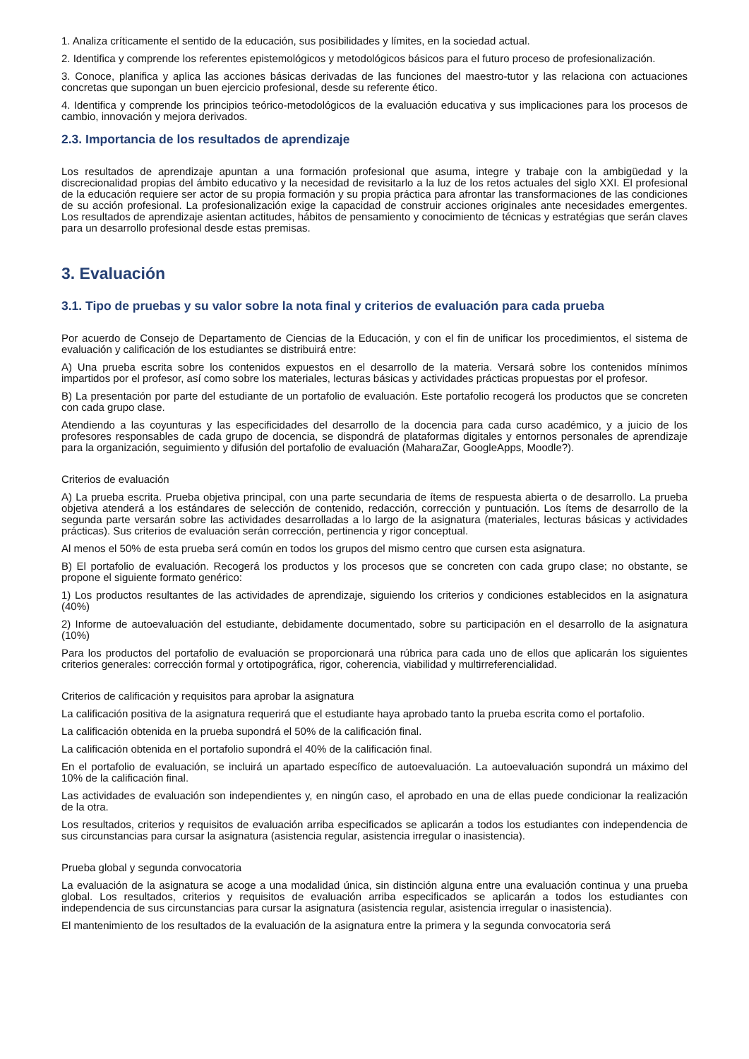1. Analiza críticamente el sentido de la educación, sus posibilidades y límites, en la sociedad actual.
2. Identifica y comprende los referentes epistemológicos y metodológicos básicos para el futuro proceso de profesionalización.
3. Conoce, planifica y aplica las acciones básicas derivadas de las funciones del maestro-tutor y las relaciona con actuaciones concretas que supongan un buen ejercicio profesional, desde su referente ético.
4. Identifica y comprende los principios teórico-metodológicos de la evaluación educativa y sus implicaciones para los procesos de cambio, innovación y mejora derivados.
2.3. Importancia de los resultados de aprendizaje
Los resultados de aprendizaje apuntan a una formación profesional que asuma, integre y trabaje con la ambigüedad y la discrecionalidad propias del ámbito educativo y la necesidad de revisitarlo a la luz de los retos actuales del siglo XXI. El profesional de la educación requiere ser actor de su propia formación y su propia práctica para afrontar las transformaciones de las condiciones de su acción profesional. La profesionalización exige la capacidad de construir acciones originales ante necesidades emergentes. Los resultados de aprendizaje asientan actitudes, hábitos de pensamiento y conocimiento de técnicas y estratégias que serán claves para un desarrollo profesional desde estas premisas.
3. Evaluación
3.1. Tipo de pruebas y su valor sobre la nota final y criterios de evaluación para cada prueba
Por acuerdo de Consejo de Departamento de Ciencias de la Educación, y con el fin de unificar los procedimientos, el sistema de evaluación y calificación de los estudiantes se distribuirá entre:
A) Una prueba escrita sobre los contenidos expuestos en el desarrollo de la materia. Versará sobre los contenidos mínimos impartidos por el profesor, así como sobre los materiales, lecturas básicas y actividades prácticas propuestas por el profesor.
B) La presentación por parte del estudiante de un portafolio de evaluación. Este portafolio recogerá los productos que se concreten con cada grupo clase.
Atendiendo a las coyunturas y las especificidades del desarrollo de la docencia para cada curso académico, y a juicio de los profesores responsables de cada grupo de docencia, se dispondrá de plataformas digitales y entornos personales de aprendizaje para la organización, seguimiento y difusión del portafolio de evaluación (MaharaZar, GoogleApps, Moodle?).
Criterios de evaluación
A) La prueba escrita. Prueba objetiva principal, con una parte secundaria de ítems de respuesta abierta o de desarrollo. La prueba objetiva atenderá a los estándares de selección de contenido, redacción, corrección y puntuación. Los ítems de desarrollo de la segunda parte versarán sobre las actividades desarrolladas a lo largo de la asignatura (materiales, lecturas básicas y actividades prácticas). Sus criterios de evaluación serán corrección, pertinencia y rigor conceptual.
Al menos el 50% de esta prueba será común en todos los grupos del mismo centro que cursen esta asignatura.
B) El portafolio de evaluación. Recogerá los productos y los procesos que se concreten con cada grupo clase; no obstante, se propone el siguiente formato genérico:
1) Los productos resultantes de las actividades de aprendizaje, siguiendo los criterios y condiciones establecidos en la asignatura (40%)
2) Informe de autoevaluación del estudiante, debidamente documentado, sobre su participación en el desarrollo de la asignatura (10%)
Para los productos del portafolio de evaluación se proporcionará una rúbrica para cada uno de ellos que aplicarán los siguientes criterios generales: corrección formal y ortotipográfica, rigor, coherencia, viabilidad y multirreferencialidad.
Criterios de calificación y requisitos para aprobar la asignatura
La calificación positiva de la asignatura requerirá que el estudiante haya aprobado tanto la prueba escrita como el portafolio.
La calificación obtenida en la prueba supondrá el 50% de la calificación final.
La calificación obtenida en el portafolio supondrá el 40% de la calificación final.
En el portafolio de evaluación, se incluirá un apartado específico de autoevaluación. La autoevaluación supondrá un máximo del 10% de la calificación final.
Las actividades de evaluación son independientes y, en ningún caso, el aprobado en una de ellas puede condicionar la realización de la otra.
Los resultados, criterios y requisitos de evaluación arriba especificados se aplicarán a todos los estudiantes con independencia de sus circunstancias para cursar la asignatura (asistencia regular, asistencia irregular o inasistencia).
Prueba global y segunda convocatoria
La evaluación de la asignatura se acoge a una modalidad única, sin distinción alguna entre una evaluación continua y una prueba global. Los resultados, criterios y requisitos de evaluación arriba especificados se aplicarán a todos los estudiantes con independencia de sus circunstancias para cursar la asignatura (asistencia regular, asistencia irregular o inasistencia).
El mantenimiento de los resultados de la evaluación de la asignatura entre la primera y la segunda convocatoria será